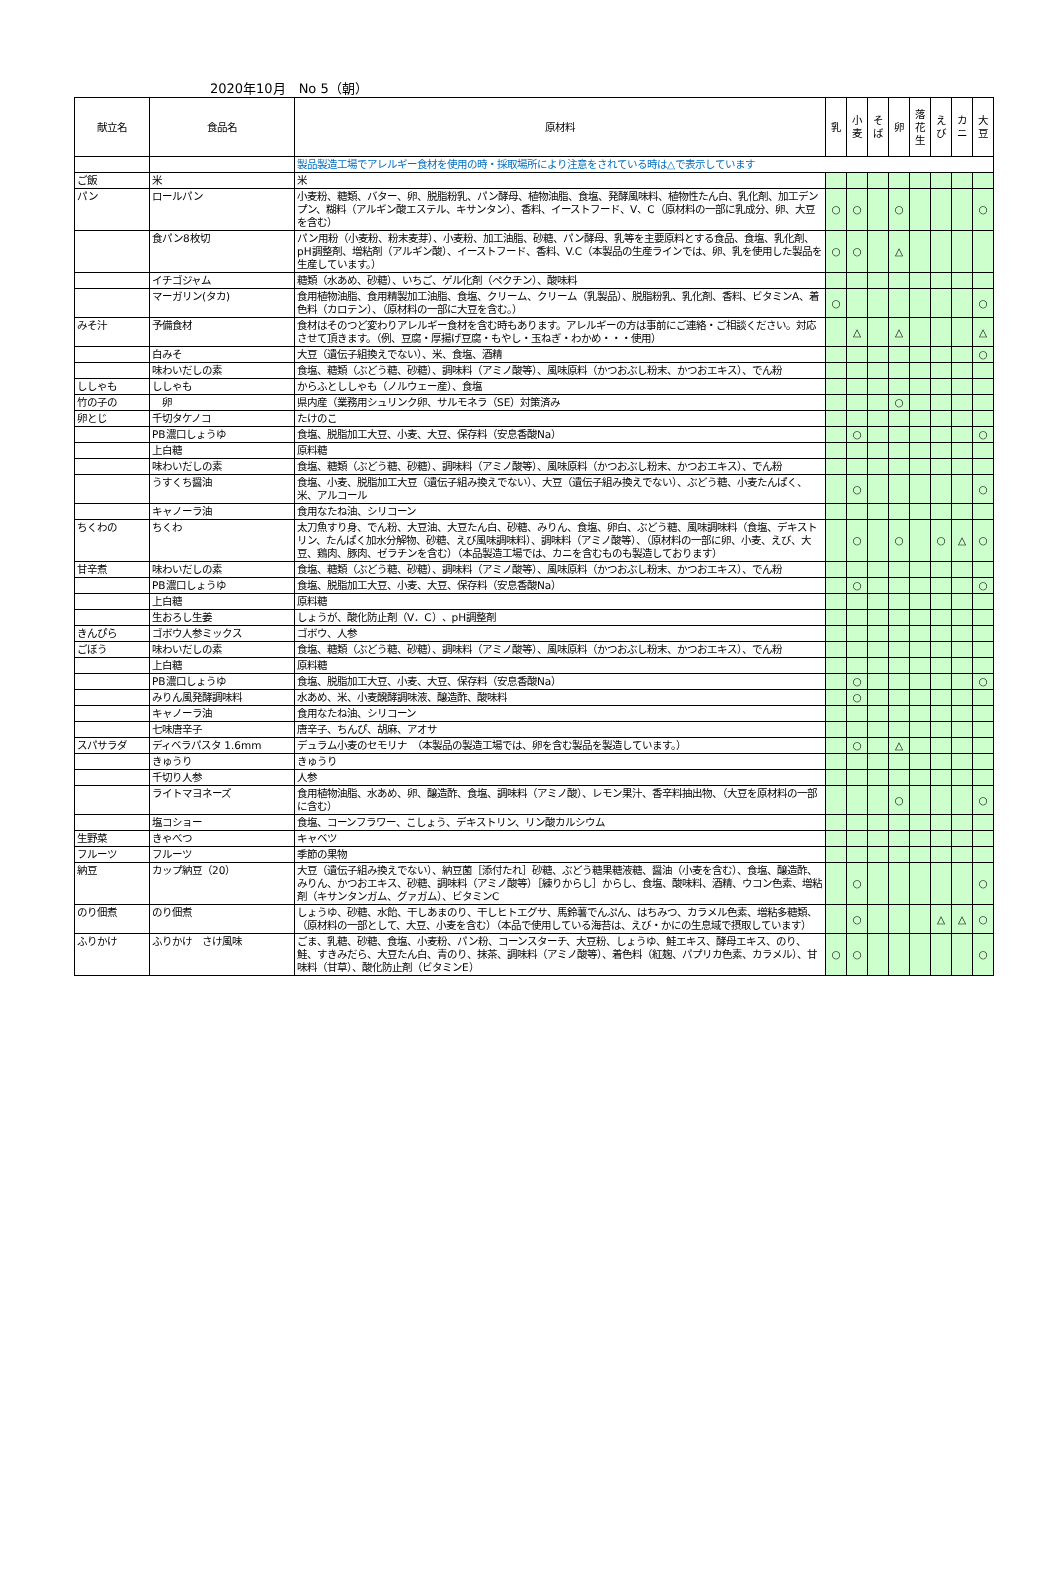2020年10月　No 5（朝）
| 献立名 | 食品名 | 原材料 | 乳 | 小麦 | そば | 卵 | 落花生 | えび | カニ | 大豆 |
| --- | --- | --- | --- | --- | --- | --- | --- | --- | --- | --- |
| | | 製品製造工場でアレルギー食材を使用の時・採取場所により注意をされている時は△で表示しています | | | | | | | | |
| ご飯 | 米 | 米 | | | | | | | | |
| パン | ロールパン | 小麦粉、糖類、バター、卵、脱脂粉乳、パン酵母、植物油脂、食塩、発酵風味料、植物性たん白、乳化剤、加工デンプン、糊料（アルギン酸エステル、キサンタン）、香料、イーストフード、V、C（原材料の一部に乳成分、卵、大豆を含む） | ○ | ○ | | ○ | | | | ○ |
| | 食パン8枚切 | パン用粉（小麦粉、粉末麦芽）、小麦粉、加工油脂、砂糖、パン酵母、乳等を主要原料とする食品、食塩、乳化剤、pH調整剤、増粘剤（アルギン酸）、イーストフード、香料、V.C（本製品の生産ラインでは、卵、乳を使用した製品を生産しています。） | ○ | ○ | | △ | | | | |
| | イチゴジャム | 糖類（水あめ、砂糖）、いちご、ゲル化剤（ペクチン）、酸味料 | | | | | | | | |
| | マーガリン(タカ) | 食用植物油脂、食用精製加工油脂、食塩、クリーム、クリーム（乳製品）、脱脂粉乳、乳化剤、香料、ビタミンA、着色料（カロテン）、（原材料の一部に大豆を含む。） | ○ | | | | | | | ○ |
| みそ汁 | 予備食材 | 食材はそのつど変わりアレルギー食材を含む時もあります。アレルギーの方は事前にご連絡・ご相談ください。対応させて頂きます。（例、豆腐・厚揚げ豆腐・もやし・玉ねぎ・わかめ・・・使用） | | △ | | △ | | | | △ |
| | 白みそ | 大豆（遺伝子組換えでない）、米、食塩、酒精 | | | | | | | | ○ |
| | 味わいだしの素 | 食塩、糖類（ぶどう糖、砂糖）、調味料（アミノ酸等）、風味原料（かつおぶし粉末、かつおエキス）、でん粉 | | | | | | | | |
| ししゃも | ししゃも | からふとししゃも（ノルウェー産）、食塩 | | | | | | | | |
| 竹の子の | 卵 | 県内産（業務用シュリンク卵、サルモネラ（SE）対策済み | | | | ○ | | | | |
| 卵とじ | 千切タケノコ | たけのこ | | | | | | | | |
| | PB濃口しょうゆ | 食塩、脱脂加工大豆、小麦、大豆、保存料（安息香酸Na） | | ○ | | | | | | ○ |
| | 上白糖 | 原料糖 | | | | | | | | |
| | 味わいだしの素 | 食塩、糖類（ぶどう糖、砂糖）、調味料（アミノ酸等）、風味原料（かつおぶし粉末、かつおエキス）、でん粉 | | | | | | | | |
| | うすくち醤油 | 食塩、小麦、脱脂加工大豆（遺伝子組み換えでない）、大豆（遺伝子組み換えでない）、ぶどう糖、小麦たんぱく、米、アルコール | | ○ | | | | | | ○ |
| | キャノーラ油 | 食用なたね油、シリコーン | | | | | | | | |
| ちくわの | ちくわ | 太刀魚すり身、でん粉、大豆油、大豆たん白、砂糖、みりん、食塩、卵白、ぶどう糖、風味調味料（食塩、デキストリン、たんぱく加水分解物、砂糖、えび風味調味料）、調味料（アミノ酸等）、（原材料の一部に卵、小麦、えび、大豆、鶏肉、豚肉、ゼラチンを含む）（本品製造工場では、カニを含むものも製造しております） | | ○ | | ○ | | ○ | △ | ○ |
| 甘辛煮 | 味わいだしの素 | 食塩、糖類（ぶどう糖、砂糖）、調味料（アミノ酸等）、風味原料（かつおぶし粉末、かつおエキス）、でん粉 | | | | | | | | |
| | PB濃口しょうゆ | 食塩、脱脂加工大豆、小麦、大豆、保存料（安息香酸Na） | | ○ | | | | | | ○ |
| | 上白糖 | 原料糖 | | | | | | | | |
| | 生おろし生姜 | しょうが、酸化防止剤（V．C）、pH調整剤 | | | | | | | | |
| きんぴら | ゴボウ人参ミックス | ゴボウ、人参 | | | | | | | | |
| ごぼう | 味わいだしの素 | 食塩、糖類（ぶどう糖、砂糖）、調味料（アミノ酸等）、風味原料（かつおぶし粉末、かつおエキス）、でん粉 | | | | | | | | |
| | 上白糖 | 原料糖 | | | | | | | | |
| | PB濃口しょうゆ | 食塩、脱脂加工大豆、小麦、大豆、保存料（安息香酸Na） | | ○ | | | | | | ○ |
| | みりん風発酵調味料 | 水あめ、米、小麦醗酵調味液、醸造酢、酸味料 | | ○ | | | | | | |
| | キャノーラ油 | 食用なたね油、シリコーン | | | | | | | | |
| | 七味唐辛子 | 唐辛子、ちんぴ、胡麻、アオサ | | | | | | | | |
| スパサラダ | ディベラパスタ 1.6mm | デュラム小麦のセモリナ （本製品の製造工場では、卵を含む製品を製造しています。） | | ○ | | △ | | | | |
| | きゅうり | きゅうり | | | | | | | | |
| | 千切り人参 | 人参 | | | | | | | | |
| | ライトマヨネーズ | 食用植物油脂、水あめ、卵、醸造酢、食塩、調味料（アミノ酸）、レモン果汁、香辛料抽出物、（大豆を原材料の一部に含む） | | | | ○ | | | | ○ |
| | 塩コショー | 食塩、コーンフラワー、こしょう、デキストリン、リン酸カルシウム | | | | | | | | |
| 生野菜 | きゃべつ | キャベツ | | | | | | | | |
| フルーツ | フルーツ | 季節の果物 | | | | | | | | |
| 納豆 | カップ納豆（20） | 大豆（遺伝子組み換えでない）、納豆菌［添付たれ］砂糖、ぶどう糖果糖液糖、醤油（小麦を含む）、食塩、醸造酢、みりん、かつおエキス、砂糖、調味料（アミノ酸等）［練りからし］からし、食塩、酸味料、酒精、ウコン色素、増粘剤（キサンタンガム、グァガム）、ビタミンC | | ○ | | | | | | ○ |
| のり佃煮 | のり佃煮 | しょうゆ、砂糖、水飴、干しあまのり、干しヒトエグサ、馬鈴薯でんぷん、はちみつ、カラメル色素、増粘多糖類、（原材料の一部として、大豆、小麦を含む）（本品で使用している海苔は、えび・かにの生息域で摂取しています） | | ○ | | | | △ | △ | ○ |
| ふりかけ | ふりかけ さけ風味 | ごま、乳糖、砂糖、食塩、小麦粉、パン粉、コーンスターチ、大豆粉、しょうゆ、鮭エキス、酵母エキス、のり、鮭、すきみだら、大豆たん白、青のり、抹茶、調味料（アミノ酸等）、着色料（紅麹、パプリカ色素、カラメル）、甘味料（甘草）、酸化防止剤（ビタミンE） | ○ | ○ | | | | | | ○ |